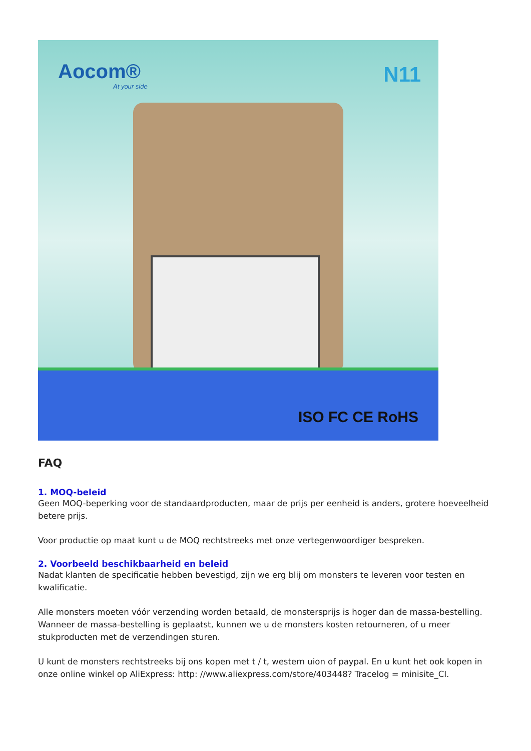Aocom®
At your side
N11
ISO FC CE RoHS
FAQ
1. MOQ-beleid
Geen MOQ-beperking voor de standaardproducten, maar de prijs per eenheid is anders, grotere hoeveelheid betere prijs.
Voor productie op maat kunt u de MOQ rechtstreeks met onze vertegenwoordiger bespreken.
2. Voorbeeld beschikbaarheid en beleid
Nadat klanten de specificatie hebben bevestigd, zijn we erg blij om monsters te leveren voor testen en kwalificatie.
Alle monsters moeten vóór verzending worden betaald, de monstersprijs is hoger dan de massa-bestelling. Wanneer de massa-bestelling is geplaatst, kunnen we u de monsters kosten retourneren, of u meer stukproducten met de verzendingen sturen.
U kunt de monsters rechtstreeks bij ons kopen met t / t, western uion of paypal. En u kunt het ook kopen in onze online winkel op AliExpress: http: //www.aliexpress.com/store/403448? Tracelog = minisite_CI.